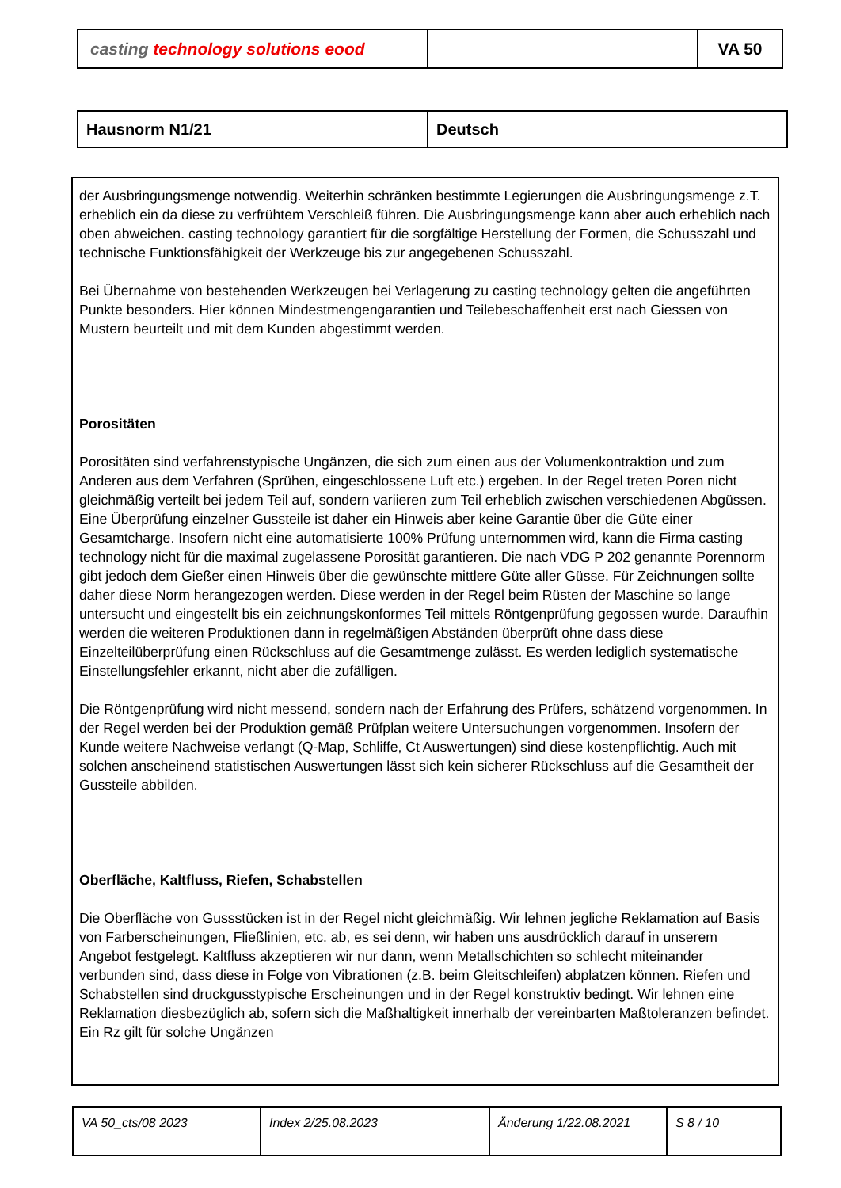| casting technology solutions eood | | VA 50 |
| Hausnorm N1/21 | Deutsch |
der Ausbringungsmenge notwendig. Weiterhin schränken bestimmte Legierungen die Ausbringungsmenge z.T. erheblich ein da diese zu verfrühtem Verschleiß führen. Die Ausbringungsmenge kann aber auch erheblich nach oben abweichen. casting technology garantiert für die sorgfältige Herstellung der Formen, die Schusszahl und technische Funktionsfähigkeit der Werkzeuge bis zur angegebenen Schusszahl.
Bei Übernahme von bestehenden Werkzeugen bei Verlagerung zu casting technology gelten die angeführten Punkte besonders. Hier können Mindestmengengarantien und Teilebeschaffenheit erst nach Giessen von Mustern beurteilt und mit dem Kunden abgestimmt werden.
Porositäten
Porositäten sind verfahrenstypische Ungänzen, die sich zum einen aus der Volumenkontraktion und zum Anderen aus dem Verfahren (Sprühen, eingeschlossene Luft etc.) ergeben. In der Regel treten Poren nicht gleichmäßig verteilt bei jedem Teil auf, sondern variieren zum Teil erheblich zwischen verschiedenen Abgüssen. Eine Überprüfung einzelner Gussteile ist daher ein Hinweis aber keine Garantie über die Güte einer Gesamtcharge. Insofern nicht eine automatisierte 100% Prüfung unternommen wird, kann die Firma casting technology nicht für die maximal zugelassene Porosität garantieren. Die nach VDG P 202 genannte Porennorm gibt jedoch dem Gießer einen Hinweis über die gewünschte mittlere Güte aller Güsse. Für Zeichnungen sollte daher diese Norm herangezogen werden. Diese werden in der Regel beim Rüsten der Maschine so lange untersucht und eingestellt bis ein zeichnungskonformes Teil mittels Röntgenprüfung gegossen wurde. Daraufhin werden die weiteren Produktionen dann in regelmäßigen Abständen überprüft ohne dass diese Einzelteilüberprüfung einen Rückschluss auf die Gesamtmenge zulässt. Es werden lediglich systematische Einstellungsfehler erkannt, nicht aber die zufälligen.
Die Röntgenprüfung wird nicht messend, sondern nach der Erfahrung des Prüfers, schätzend vorgenommen. In der Regel werden bei der Produktion gemäß Prüfplan weitere Untersuchungen vorgenommen. Insofern der Kunde weitere Nachweise verlangt (Q-Map, Schliffe, Ct Auswertungen) sind diese kostenpflichtig. Auch mit solchen anscheinend statistischen Auswertungen lässt sich kein sicherer Rückschluss auf die Gesamtheit der Gussteile abbilden.
Oberfläche, Kaltfluss, Riefen, Schabstellen
Die Oberfläche von Gussstücken ist in der Regel nicht gleichmäßig. Wir lehnen jegliche Reklamation auf Basis von Farberscheinungen, Fließlinien, etc. ab, es sei denn, wir haben uns ausdrücklich darauf in unserem Angebot festgelegt. Kaltfluss akzeptieren wir nur dann, wenn Metallschichten so schlecht miteinander verbunden sind, dass diese in Folge von Vibrationen (z.B. beim Gleitschleifen) abplatzen können. Riefen und Schabstellen sind druckgusstypische Erscheinungen und in der Regel konstruktiv bedingt. Wir lehnen eine Reklamation diesbezüglich ab, sofern sich die Maßhaltigkeit innerhalb der vereinbarten Maßtoleranzen befindet. Ein Rz gilt für solche Ungänzen
| VA 50_cts/08 2023 | Index 2/25.08.2023 | Änderung 1/22.08.2021 | S 8 / 10 |